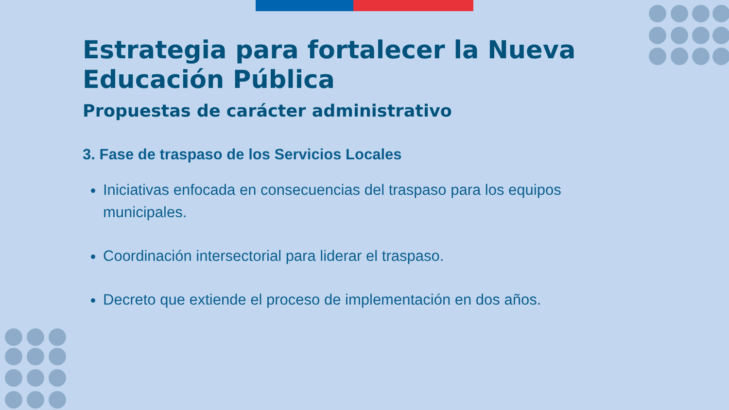Estrategia para fortalecer la Nueva Educación Pública
Propuestas de carácter administrativo
3. Fase de traspaso de los Servicios Locales
Iniciativas enfocada en consecuencias del traspaso para los equipos municipales.
Coordinación intersectorial para liderar el traspaso.
Decreto que extiende el proceso de implementación en dos años.